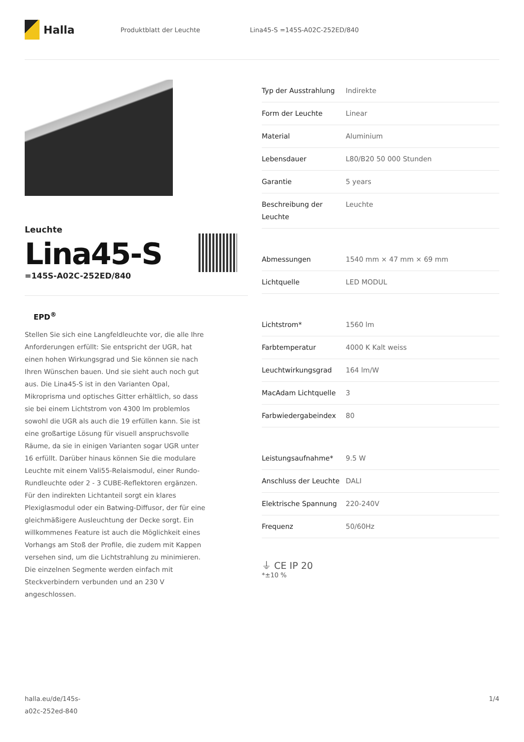Halla
Produktblatt der Leuchte Lina45-S =145S-A02C-252ED/840
Leuchte
Lina45-S
=145S-A02C-252ED/840
EPD<sup>®</sup>
Stellen Sie sich eine Langfeldleuchte vor, die alle Ihre Anforderungen erfüllt: Sie entspricht der UGR, hat einen hohen Wirkungsgrad und Sie können sie nach Ihren Wünschen bauen. Und sie sieht auch noch gut aus. Die Lina45-S ist in den Varianten Opal, Mikroprisma und optisches Gitter erhältlich, so dass sie bei einem Lichtstrom von 4300 lm problemlos sowohl die UGR als auch die 19 erfüllen kann. Sie ist eine großartige Lösung für visuell anspruchsvolle Räume, da sie in einigen Varianten sogar UGR unter 16 erfüllt. Darüber hinaus können Sie die modulare Leuchte mit einem Vali55-Relaismodul, einer Rundo-Rundleuchte oder 2 - 3 CUBE-Reflektoren ergänzen. Für den indirekten Lichtanteil sorgt ein klares Plexiglasmodul oder ein Batwing-Diffusor, der für eine gleichmäßigere Ausleuchtung der Decke sorgt. Ein willkommenes Feature ist auch die Möglichkeit eines Vorhangs am Stoß der Profile, die zudem mit Kappen versehen sind, um die Lichtstrahlung zu minimieren. Die einzelnen Segmente werden einfach mit Steckverbindern verbunden und an 230 V angeschlossen.
| Typ der Ausstrahlung | Indirekte |
| Form der Leuchte | Linear |
| Material | Aluminium |
| Lebensdauer | L80/B20 50 000 Stunden |
| Garantie | 5 years |
| Beschreibung der Leuchte | Leuchte |
| Abmessungen | 1540 mm × 47 mm × 69 mm |
| Lichtquelle | LED MODUL |
| Lichtstrom* | 1560 lm |
| Farbtemperatur | 4000 K Kalt weiss |
| Leuchtwirkungsgrad | 164 lm/W |
| MacAdam Lichtquelle | 3 |
| Farbwiedergabeindex | 80 |
| Leistungsaufnahme* | 9.5 W |
| Anschluss der Leuchte | DALI |
| Elektrische Spannung | 220-240V |
| Frequenz | 50/60Hz |
⏚ CE IP 20
*±10 %
halla.eu/de/145s-
a02c-252ed-840
1/4